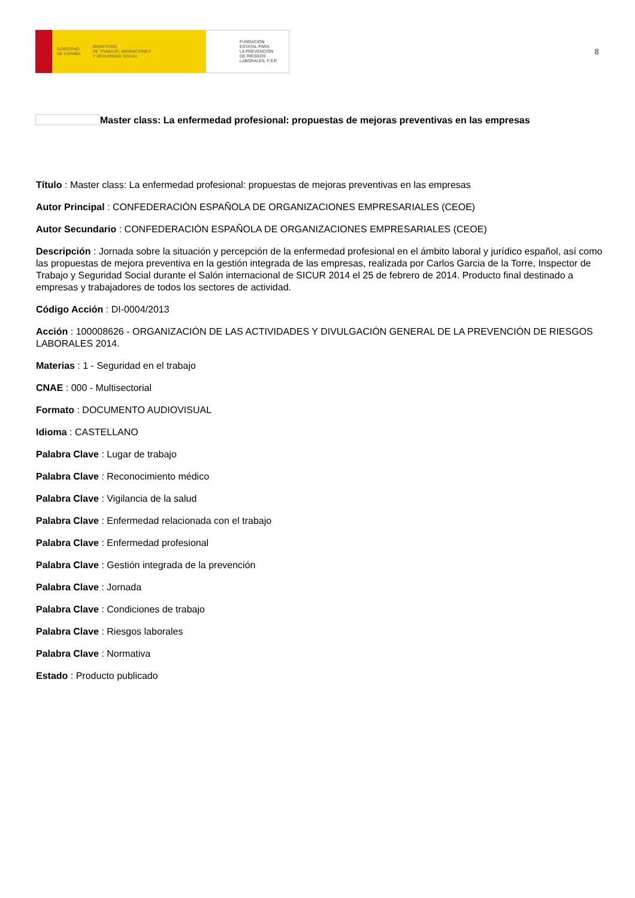GOBIERNO
DE ESPAÑA MINISTERIO
DE TRABAJO, MIGRACIONES
Y SEGURIDAD SOCIAL
FUNDACIÓN
ESTATAL PARA
LA PREVENCIÓN
DE RIESGOS
LABORALES, F.S.P.
8
Master class: La enfermedad profesional: propuestas de mejoras preventivas en las empresas
Título : Master class: La enfermedad profesional: propuestas de mejoras preventivas en las empresas
Autor Principal : CONFEDERACIÓN ESPAÑOLA DE ORGANIZACIONES EMPRESARIALES (CEOE)
Autor Secundario : CONFEDERACIÓN ESPAÑOLA DE ORGANIZACIONES EMPRESARIALES (CEOE)
Descripción : Jornada sobre la situación y percepción de la enfermedad profesional en el ámbito laboral y jurídico español, así como las propuestas de mejora preventiva en la gestión integrada de las empresas, realizada por Carlos Garcia de la Torre, Inspector de Trabajo y Seguridad Social durante el Salón internacional de SICUR 2014 el 25 de febrero de 2014. Producto final destinado a empresas y trabajadores de todos los sectores de actividad.
Código Acción : DI-0004/2013
Acción : 100008626 - ORGANIZACIÓN DE LAS ACTIVIDADES Y DIVULGACIÓN GENERAL DE LA PREVENCIÓN DE RIESGOS LABORALES 2014.
Materias : 1 - Seguridad en el trabajo
CNAE : 000 - Multisectorial
Formato : DOCUMENTO AUDIOVISUAL
Idioma : CASTELLANO
Palabra Clave : Lugar de trabajo
Palabra Clave : Reconocimiento médico
Palabra Clave : Vigilancia de la salud
Palabra Clave : Enfermedad relacionada con el trabajo
Palabra Clave : Enfermedad profesional
Palabra Clave : Gestión integrada de la prevención
Palabra Clave : Jornada
Palabra Clave : Condiciones de trabajo
Palabra Clave : Riesgos laborales
Palabra Clave : Normativa
Estado : Producto publicado